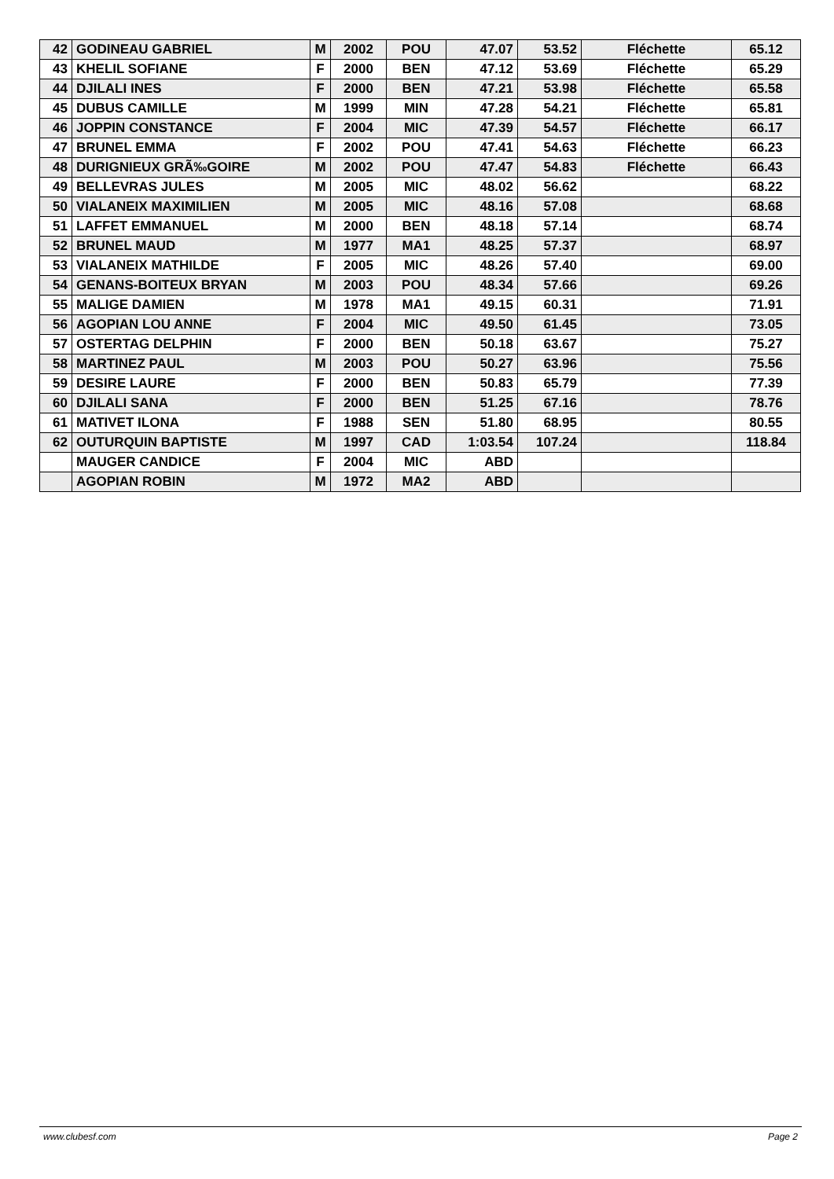| 42 | GODINEAU GABRIEL | M | 2002 | POU | 47.07 | 53.52 | Fléchette | 65.12 |
| 43 | KHELIL SOFIANE | F | 2000 | BEN | 47.12 | 53.69 | Fléchette | 65.29 |
| 44 | DJILALI INES | F | 2000 | BEN | 47.21 | 53.98 | Fléchette | 65.58 |
| 45 | DUBUS CAMILLE | M | 1999 | MIN | 47.28 | 54.21 | Fléchette | 65.81 |
| 46 | JOPPIN CONSTANCE | F | 2004 | MIC | 47.39 | 54.57 | Fléchette | 66.17 |
| 47 | BRUNEL EMMA | F | 2002 | POU | 47.41 | 54.63 | Fléchette | 66.23 |
| 48 | DURIGNIEUX GRÃ‰GOIRE | M | 2002 | POU | 47.47 | 54.83 | Fléchette | 66.43 |
| 49 | BELLEVRAS JULES | M | 2005 | MIC | 48.02 | 56.62 | | 68.22 |
| 50 | VIALANEIX MAXIMILIEN | M | 2005 | MIC | 48.16 | 57.08 | | 68.68 |
| 51 | LAFFET EMMANUEL | M | 2000 | BEN | 48.18 | 57.14 | | 68.74 |
| 52 | BRUNEL MAUD | M | 1977 | MA1 | 48.25 | 57.37 | | 68.97 |
| 53 | VIALANEIX MATHILDE | F | 2005 | MIC | 48.26 | 57.40 | | 69.00 |
| 54 | GENANS-BOITEUX BRYAN | M | 2003 | POU | 48.34 | 57.66 | | 69.26 |
| 55 | MALIGE DAMIEN | M | 1978 | MA1 | 49.15 | 60.31 | | 71.91 |
| 56 | AGOPIAN LOU ANNE | F | 2004 | MIC | 49.50 | 61.45 | | 73.05 |
| 57 | OSTERTAG DELPHIN | F | 2000 | BEN | 50.18 | 63.67 | | 75.27 |
| 58 | MARTINEZ PAUL | M | 2003 | POU | 50.27 | 63.96 | | 75.56 |
| 59 | DESIRE LAURE | F | 2000 | BEN | 50.83 | 65.79 | | 77.39 |
| 60 | DJILALI SANA | F | 2000 | BEN | 51.25 | 67.16 | | 78.76 |
| 61 | MATIVET ILONA | F | 1988 | SEN | 51.80 | 68.95 | | 80.55 |
| 62 | OUTURQUIN BAPTISTE | M | 1997 | CAD | 1:03.54 | 107.24 | | 118.84 |
| | MAUGER CANDICE | F | 2004 | MIC | ABD | | | |
| | AGOPIAN ROBIN | M | 1972 | MA2 | ABD | | | |
www.clubesf.com Page 2